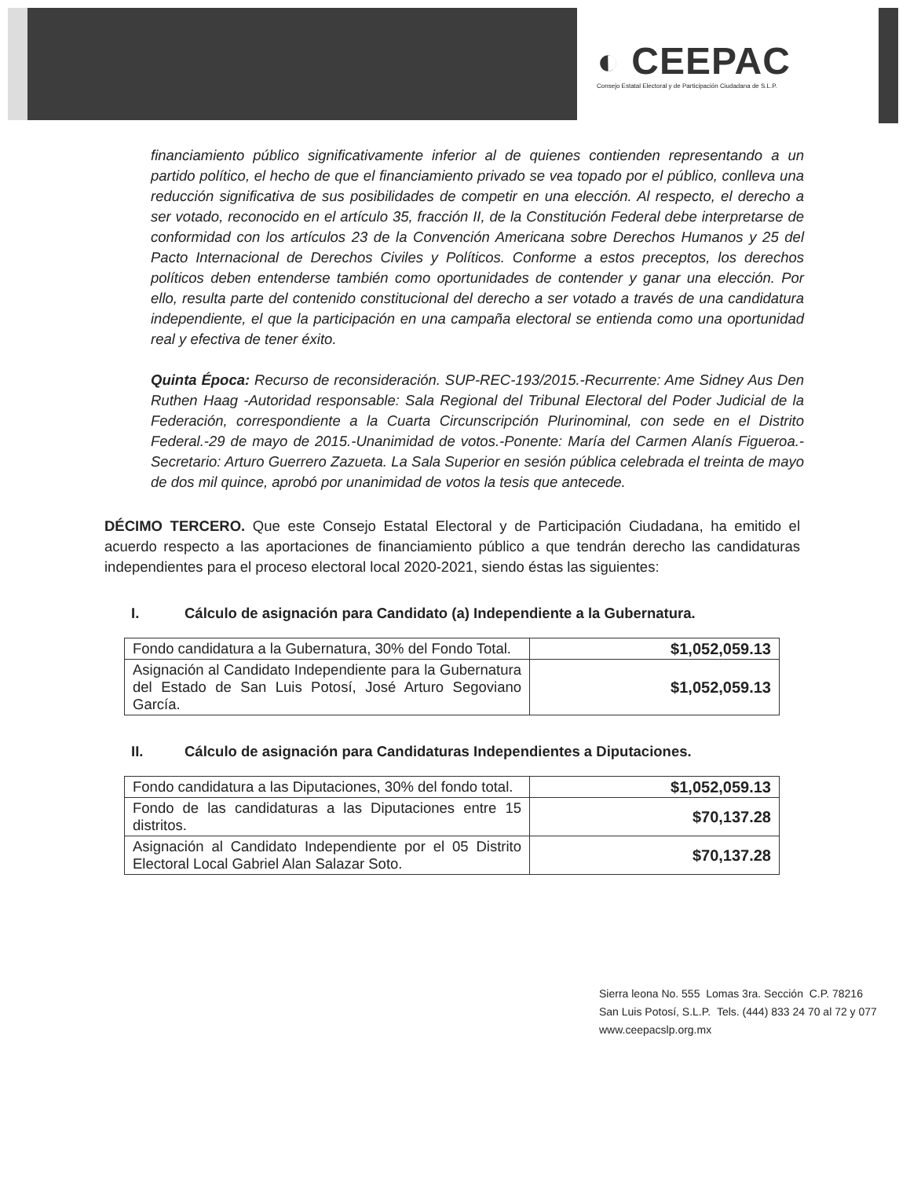◐ CEEPAC
Consejo Estatal Electoral y de Participación Ciudadana de S.L.P.
financiamiento público significativamente inferior al de quienes contienden representando a un partido político, el hecho de que el financiamiento privado se vea topado por el público, conlleva una reducción significativa de sus posibilidades de competir en una elección. Al respecto, el derecho a ser votado, reconocido en el artículo 35, fracción II, de la Constitución Federal debe interpretarse de conformidad con los artículos 23 de la Convención Americana sobre Derechos Humanos y 25 del Pacto Internacional de Derechos Civiles y Políticos. Conforme a estos preceptos, los derechos políticos deben entenderse también como oportunidades de contender y ganar una elección. Por ello, resulta parte del contenido constitucional del derecho a ser votado a través de una candidatura independiente, el que la participación en una campaña electoral se entienda como una oportunidad real y efectiva de tener éxito.
Quinta Época: Recurso de reconsideración. SUP-REC-193/2015.-Recurrente: Ame Sidney Aus Den Ruthen Haag -Autoridad responsable: Sala Regional del Tribunal Electoral del Poder Judicial de la Federación, correspondiente a la Cuarta Circunscripción Plurinominal, con sede en el Distrito Federal.-29 de mayo de 2015.-Unanimidad de votos.-Ponente: María del Carmen Alanís Figueroa.-Secretario: Arturo Guerrero Zazueta. La Sala Superior en sesión pública celebrada el treinta de mayo de dos mil quince, aprobó por unanimidad de votos la tesis que antecede.
DÉCIMO TERCERO. Que este Consejo Estatal Electoral y de Participación Ciudadana, ha emitido el acuerdo respecto a las aportaciones de financiamiento público a que tendrán derecho las candidaturas independientes para el proceso electoral local 2020-2021, siendo éstas las siguientes:
I. Cálculo de asignación para Candidato (a) Independiente a la Gubernatura.
| Fondo candidatura a la Gubernatura, 30% del Fondo Total. | $1,052,059.13 |
| Asignación al Candidato Independiente para la Gubernatura del Estado de San Luis Potosí, José Arturo Segoviano García. | $1,052,059.13 |
II. Cálculo de asignación para Candidaturas Independientes a Diputaciones.
| Fondo candidatura a las Diputaciones, 30% del fondo total. | $1,052,059.13 |
| Fondo de las candidaturas a las Diputaciones entre 15 distritos. | $70,137.28 |
| Asignación al Candidato Independiente por el 05 Distrito Electoral Local Gabriel Alan Salazar Soto. | $70,137.28 |
Sierra leona No. 555 Lomas 3ra. Sección C.P. 78216
San Luis Potosí, S.L.P. Tels. (444) 833 24 70 al 72 y 077
www.ceepacslp.org.mx